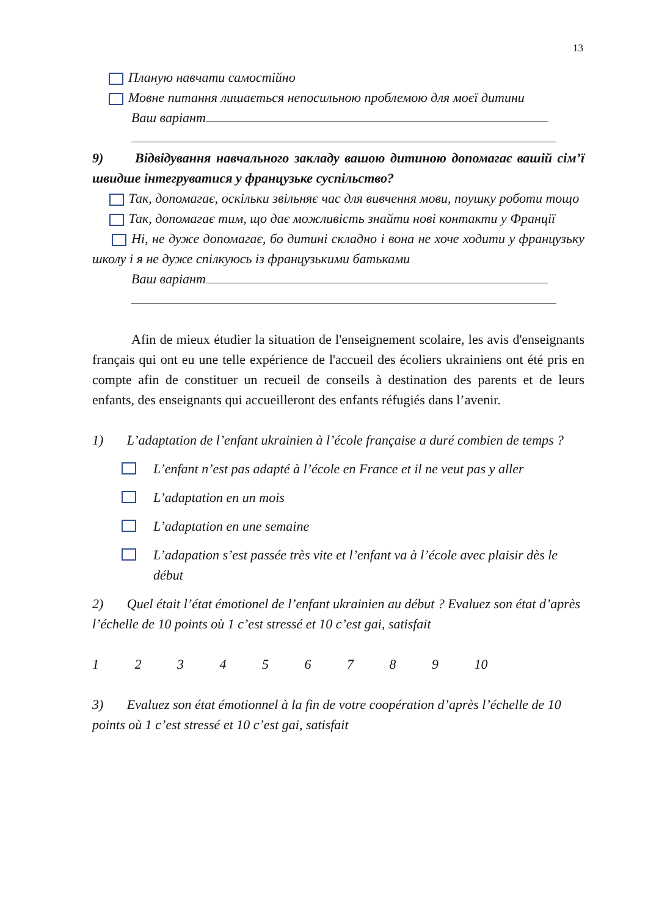13
Планую навчати самостійно
Мовне питання лишається непосильною проблемою для моєї дитини
Ваш варіант
9) Відвідування навчального закладу вашою дитиною допомагає вашій сім’ї швидше інтегруватися у французьке суспільство?
Так, допомагає, оскільки звільняє час для вивчення мови, поушку роботи тощо
Так, допомагає тим, що дає можливість знайти нові контакти у Франції
Ні, не дуже допомагає, бо дитині складно і вона не хоче ходити у французьку школу і я не дуже спілкуюсь із французькими батьками
Ваш варіант
Afin de mieux étudier la situation de l'enseignement scolaire, les avis d'enseignants français qui ont eu une telle expérience de l'accueil des écoliers ukrainiens ont été pris en compte afin de constituer un recueil de conseils à destination des parents et de leurs enfants, des enseignants qui accueilleront des enfants réfugiés dans l’avenir.
1) L’adaptation de l’enfant ukrainien à l’école française a duré combien de temps ?
L’enfant n’est pas adapté à l’école en France et il ne veut pas y aller
L’adaptation en un mois
L’adaptation en une semaine
L’adapation s’est passée très vite et l’enfant va à l’école avec plaisir dès le début
2) Quel était l’état émotionel de l’enfant ukrainien au début ? Evaluez son état d’après l’échelle de 10 points où 1 c’est stressé et 10 c’est gai, satisfait
1 2 3 4 5 6 7 8 9 10
3) Evaluez son état émotionnel à la fin de votre coopération d’après l’échelle de 10 points où 1 c’est stressé et 10 c’est gai, satisfait